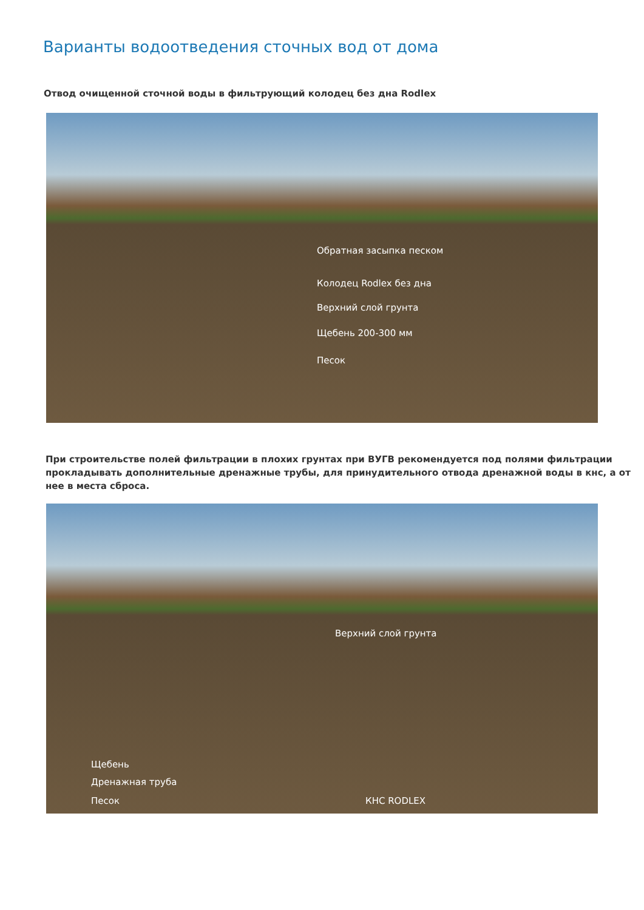Варианты водоотведения сточных вод от дома
Отвод очищенной сточной воды в фильтрующий колодец без дна Rodlex
Обратная засыпка песком
Колодец Rodlex без дна
Верхний слой грунта
Щебень 200-300 мм
Песок
При строительстве полей фильтрации в плохих грунтах при ВУГВ рекомендуется под полями фильтрации прокладывать дополнительные дренажные трубы, для принудительного отвода дренажной воды в кнс, а от нее в места сброса.
Верхний слой грунта
Щебень
Дренажная труба
Песок КНС RODLEX